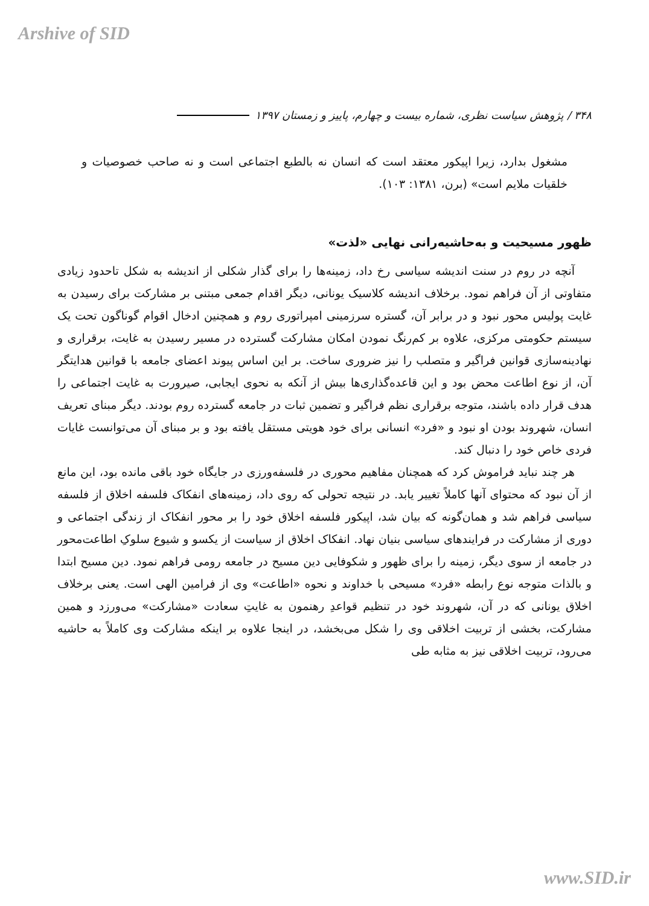Arshive of SID
۳۴۸ / پژوهش سیاست نظری، شماره بیست و چهارم، پاییز و زمستان ۱۳۹۷
مشغول بدارد، زیرا اپیکور معتقد است که انسان نه بالطبع اجتماعی است و نه صاحب خصوصیات و خلقیات ملایم است» (برن، ۱۳۸۱: ۱۰۳).
ظهور مسیحیت و به‌حاشیه‌رانی نهایی «لذت»
آنچه در روم در سنت اندیشه سیاسی رخ داد، زمینه‌ها را برای گذار شکلی از اندیشه به شکل تاحدود زیادی متفاوتی از آن فراهم نمود. برخلاف اندیشه کلاسیک یونانی، دیگر اقدام جمعی مبتنی بر مشارکت برای رسیدن به غایت پولیس محور نبود و در برابر آن، گستره سرزمینی امپراتوری روم و همچنین ادخال اقوام گوناگون تحت یک سیستم حکومتی مرکزی، علاوه بر کم‌رنگ نمودن امکان مشارکت گسترده در مسیر رسیدن به غایت، برقراری و نهادینه‌سازی قوانین فراگیر و متصلب را نیز ضروری ساخت. بر این اساس پیوند اعضای جامعه با قوانین هدایتگر آن، از نوع اطاعت محض بود و این قاعده‌گذاری‌ها بیش از آنکه به نحوی ایجابی، صیرورت به غایت اجتماعی را هدف قرار داده باشند، متوجه برقراری نظم فراگیر و تضمین ثبات در جامعه گسترده روم بودند. دیگر مبنای تعریف انسان، شهروند بودن او نبود و «فرد» انسانی برای خود هویتی مستقل یافته بود و بر مبنای آن می‌توانست غایات فردی خاص خود را دنبال کند.
هر چند نباید فراموش کرد که همچنان مفاهیم محوری در فلسفه‌ورزی در جایگاه خود باقی مانده بود، این مانع از آن نبود که محتوای آنها کاملاً تغییر یابد. در نتیجه تحولی که روی داد، زمینه‌های انفکاک فلسفه اخلاق از فلسفه سیاسی فراهم شد و همان‌گونه که بیان شد، اپیکور فلسفه اخلاق خود را بر محور انفکاک از زندگی اجتماعی و دوری از مشارکت در فرایندهای سیاسی بنیان نهاد. انفکاک اخلاق از سیاست از یکسو و شیوع سلوکِ اطاعت‌محور در جامعه از سوی دیگر، زمینه را برای ظهور و شکوفایی دین مسیح در جامعه رومی فراهم نمود. دین مسیح ابتدا و بالذات متوجه نوع رابطه «فرد» مسیحی با خداوند و نحوه «اطاعت» وی از فرامین الهی است. یعنی برخلاف اخلاق یونانی که در آن، شهروند خود در تنظیم قواعدِ رهنمون به غایتِ سعادت «مشارکت» می‌ورزد و همین مشارکت، بخشی از تربیت اخلاقی وی را شکل می‌بخشد، در اینجا علاوه بر اینکه مشارکت وی کاملاً به حاشیه می‌رود، تربیت اخلاقی نیز به مثابه طی
www.SID.ir